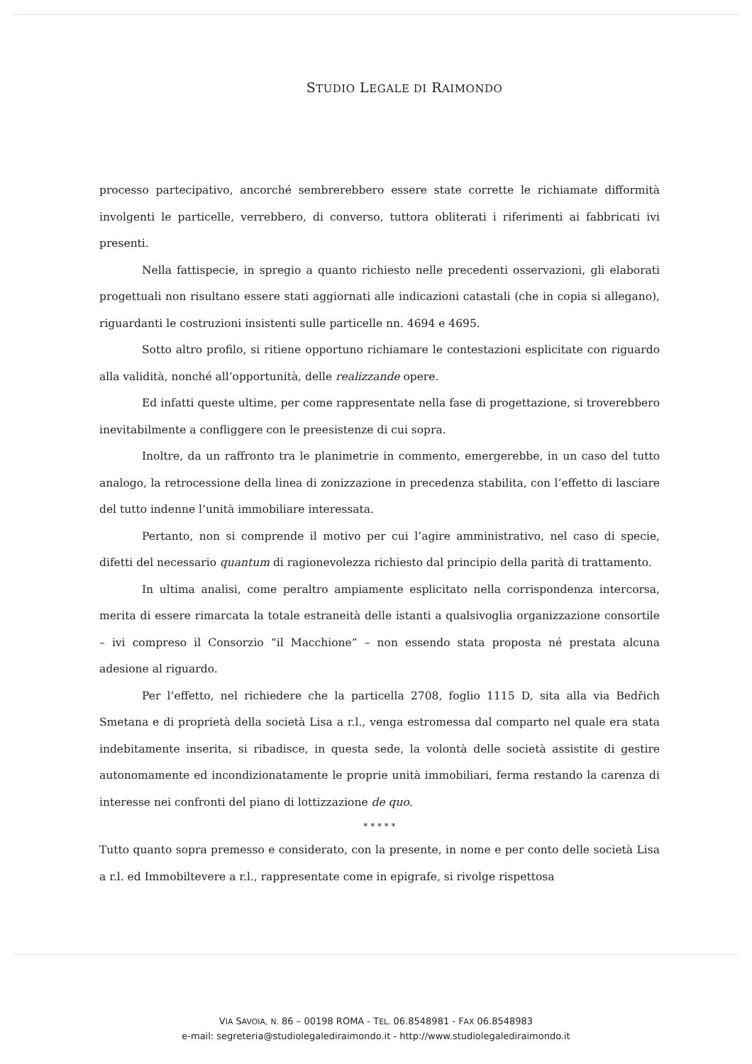STUDIO LEGALE DI RAIMONDO
processo partecipativo, ancorché sembrerebbero essere state corrette le richiamate difformità involgenti le particelle, verrebbero, di converso, tuttora obliterati i riferimenti ai fabbricati ivi presenti.
Nella fattispecie, in spregio a quanto richiesto nelle precedenti osservazioni, gli elaborati progettuali non risultano essere stati aggiornati alle indicazioni catastali (che in copia si allegano), riguardanti le costruzioni insistenti sulle particelle nn. 4694 e 4695.
Sotto altro profilo, si ritiene opportuno richiamare le contestazioni esplicitate con riguardo alla validità, nonché all’opportunità, delle realizzande opere.
Ed infatti queste ultime, per come rappresentate nella fase di progettazione, si troverebbero inevitabilmente a confliggere con le preesistenze di cui sopra.
Inoltre, da un raffronto tra le planimetrie in commento, emergerebbe, in un caso del tutto analogo, la retrocessione della linea di zonizzazione in precedenza stabilita, con l’effetto di lasciare del tutto indenne l’unità immobiliare interessata.
Pertanto, non si comprende il motivo per cui l’agire amministrativo, nel caso di specie, difetti del necessario quantum di ragionevolezza richiesto dal principio della parità di trattamento.
In ultima analisi, come peraltro ampiamente esplicitato nella corrispondenza intercorsa, merita di essere rimarcata la totale estraneità delle istanti a qualsivoglia organizzazione consortile – ivi compreso il Consorzio “il Macchione” – non essendo stata proposta né prestata alcuna adesione al riguardo.
Per l’effetto, nel richiedere che la particella 2708, foglio 1115 D, sita alla via Bedřich Smetana e di proprietà della società Lisa a r.l., venga estromessa dal comparto nel quale era stata indebitamente inserita, si ribadisce, in questa sede, la volontà delle società assistite di gestire autonomamente ed incondizionatamente le proprie unità immobiliari, ferma restando la carenza di interesse nei confronti del piano di lottizzazione de quo.
* * * * *
Tutto quanto sopra premesso e considerato, con la presente, in nome e per conto delle società Lisa a r.l. ed Immobiltevere a r.l., rappresentate come in epigrafe, si rivolge rispettosa
VIA SAVOIA, N. 86 – 00198 ROMA - TEL. 06.8548981 - FAX 06.8548983
e-mail: segreteria@studiolegalediraimondo.it - http://www.studiolegalediraimondo.it